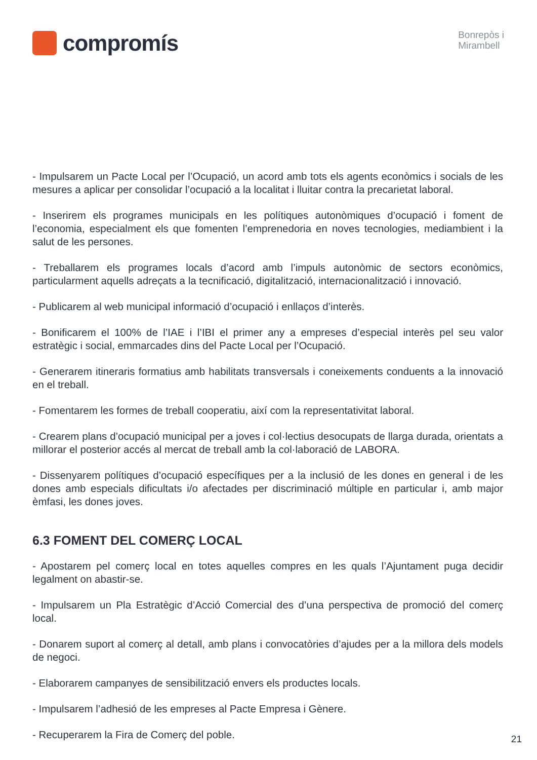compromís
Bonrepòs i
Mirambell
- Impulsarem un Pacte Local per l’Ocupació, un acord amb tots els agents econòmics i socials de les mesures a aplicar per consolidar l’ocupació a la localitat i lluitar contra la precarietat laboral.
- Inserirem els programes municipals en les polítiques autonòmiques d’ocupació i foment de l’economia, especialment els que fomenten l’emprenedoria en noves tecnologies, mediambient i la salut de les persones.
- Treballarem els programes locals d’acord amb l’impuls autonòmic de sectors econòmics, particularment aquells adreçats a la tecnificació, digitalització, internacionalització i innovació.
- Publicarem al web municipal informació d’ocupació i enllaços d’interès.
- Bonificarem el 100% de l’IAE i l’IBI el primer any a empreses d’especial interès pel seu valor estratègic i social, emmarcades dins del Pacte Local per l’Ocupació.
- Generarem itineraris formatius amb habilitats transversals i coneixements conduents a la innovació en el treball.
- Fomentarem les formes de treball cooperatiu, així com la representativitat laboral.
- Crearem plans d’ocupació municipal per a joves i col·lectius desocupats de llarga durada, orientats a millorar el posterior accés al mercat de treball amb la col·laboració de LABORA.
- Dissenyarem polítiques d’ocupació específiques per a la inclusió de les dones en general i de les dones amb especials dificultats i/o afectades per discriminació múltiple en particular i, amb major èmfasi, les dones joves.
6.3 FOMENT DEL COMERÇ LOCAL
- Apostarem pel comerç local en totes aquelles compres en les quals l’Ajuntament puga decidir legalment on abastir-se.
- Impulsarem un Pla Estratègic d’Acció Comercial des d’una perspectiva de promoció del comerç local.
- Donarem suport al comerç al detall, amb plans i convocatòries d’ajudes per a la millora dels models de negoci.
- Elaborarem campanyes de sensibilització envers els productes locals.
- Impulsarem l’adhesió de les empreses al Pacte Empresa i Gènere.
- Recuperarem la Fira de Comerç del poble.
21